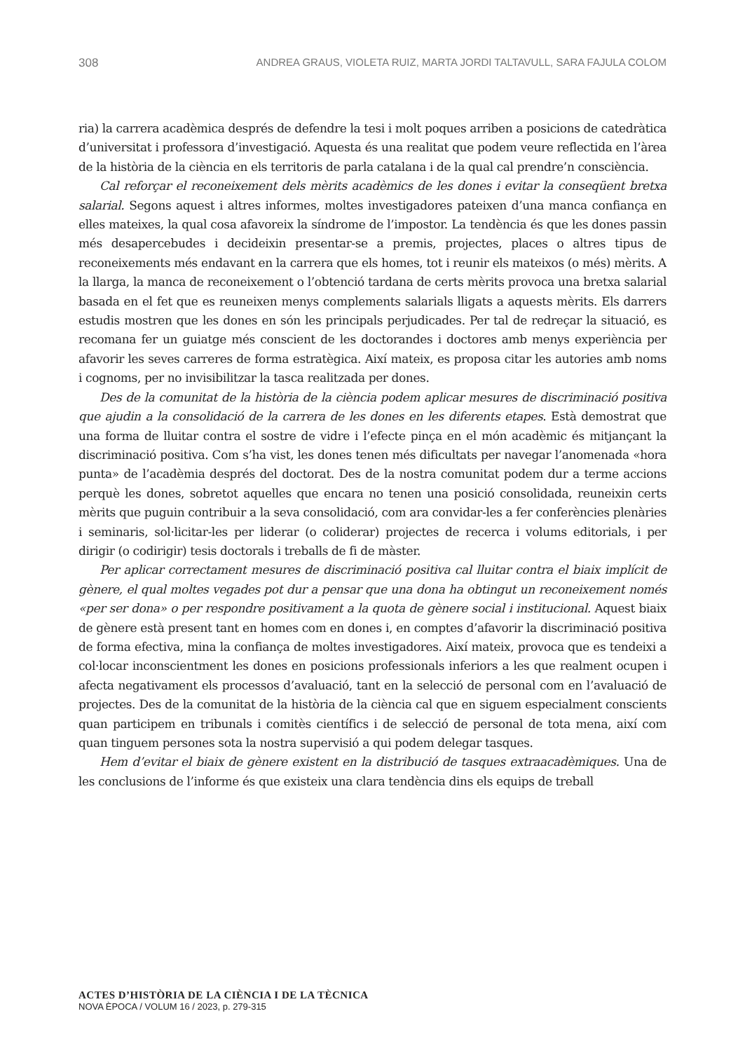308 ANDREA GRAUS, VIOLETA RUIZ, MARTA JORDI TALTAVULL, SARA FAJULA COLOM
ria) la carrera acadèmica després de defendre la tesi i molt poques arriben a posicions de catedràtica d’universitat i professora d’investigació. Aquesta és una realitat que podem veure reflectida en l’àrea de la història de la ciència en els territoris de parla catalana i de la qual cal prendre’n consciència.
Cal reforçar el reconeixement dels mèrits acadèmics de les dones i evitar la conseqüent bretxa salarial. Segons aquest i altres informes, moltes investigadores pateixen d’una manca confiança en elles mateixes, la qual cosa afavoreix la síndrome de l’impostor. La tendència és que les dones passin més desapercebudes i decideixin presentar-se a premis, projectes, places o altres tipus de reconeixements més endavant en la carrera que els homes, tot i reunir els mateixos (o més) mèrits. A la llarga, la manca de reconeixement o l’obtenció tardana de certs mèrits provoca una bretxa salarial basada en el fet que es reuneixen menys complements salarials lligats a aquests mèrits. Els darrers estudis mostren que les dones en són les principals perjudicades. Per tal de redreçar la situació, es recomana fer un guiatge més conscient de les doctorandes i doctores amb menys experiència per afavorir les seves carreres de forma estratègica. Així mateix, es proposa citar les autories amb noms i cognoms, per no invisibilitzar la tasca realitzada per dones.
Des de la comunitat de la història de la ciència podem aplicar mesures de discriminació positiva que ajudin a la consolidació de la carrera de les dones en les diferents etapes. Està demostrat que una forma de lluitar contra el sostre de vidre i l’efecte pinça en el món acadèmic és mitjançant la discriminació positiva. Com s’ha vist, les dones tenen més dificultats per navegar l’anomenada «hora punta» de l’acadèmia després del doctorat. Des de la nostra comunitat podem dur a terme accions perquè les dones, sobretot aquelles que encara no tenen una posició consolidada, reuneixin certs mèrits que puguin contribuir a la seva consolidació, com ara convidar-les a fer conferències plenàries i seminaris, sol·licitar-les per liderar (o coliderar) projectes de recerca i volums editorials, i per dirigir (o codirigir) tesis doctorals i treballs de fi de màster.
Per aplicar correctament mesures de discriminació positiva cal lluitar contra el biaix implícit de gènere, el qual moltes vegades pot dur a pensar que una dona ha obtingut un reconeixement només «per ser dona» o per respondre positivament a la quota de gènere social i institucional. Aquest biaix de gènere està present tant en homes com en dones i, en comptes d’afavorir la discriminació positiva de forma efectiva, mina la confiança de moltes investigadores. Així mateix, provoca que es tendeixi a col·locar inconscientment les dones en posicions professionals inferiors a les que realment ocupen i afecta negativament els processos d’avaluació, tant en la selecció de personal com en l’avaluació de projectes. Des de la comunitat de la història de la ciència cal que en siguem especialment conscients quan participem en tribunals i comitès científics i de selecció de personal de tota mena, així com quan tinguem persones sota la nostra supervisió a qui podem delegar tasques.
Hem d’evitar el biaix de gènere existent en la distribució de tasques extraacadèmiques. Una de les conclusions de l’informe és que existeix una clara tendència dins els equips de treball
ACTES D’HISTÒRIA DE LA CIÈNCIA I DE LA TÈCNICA
NOVA ÈPOCA / VOLUM 16 / 2023, p. 279-315